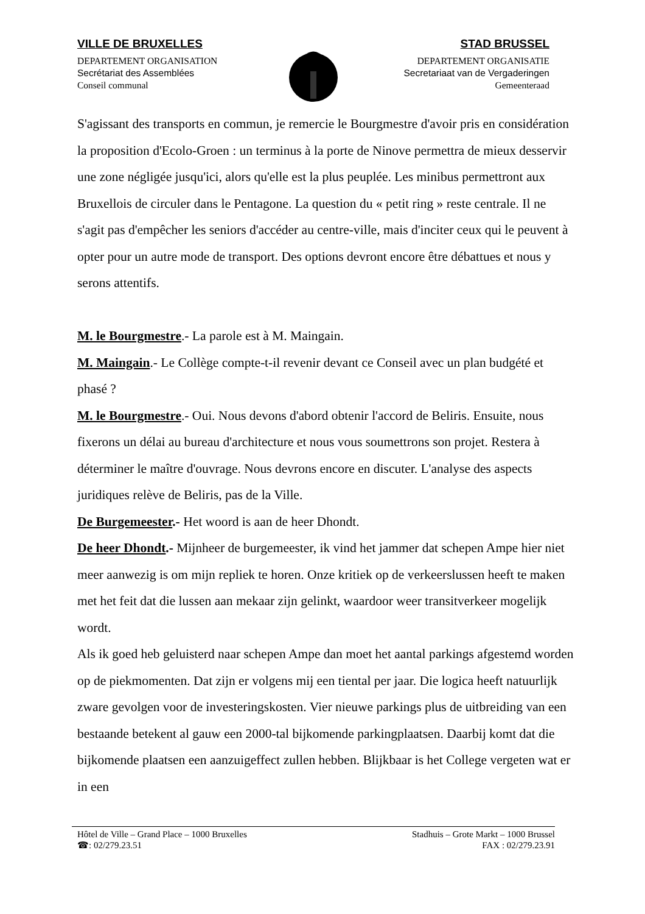VILLE DE BRUXELLES
DEPARTEMENT ORGANISATION
Secrétariat des Assemblées
Conseil communal
STAD BRUSSEL
DEPARTEMENT ORGANISATIE
Secretariaat van de Vergaderingen
Gemeenteraad
S'agissant des transports en commun, je remercie le Bourgmestre d'avoir pris en considération la proposition d'Ecolo-Groen : un terminus à la porte de Ninove permettra de mieux desservir une zone négligée jusqu'ici, alors qu'elle est la plus peuplée. Les minibus permettront aux Bruxellois de circuler dans le Pentagone. La question du « petit ring » reste centrale. Il ne s'agit pas d'empêcher les seniors d'accéder au centre-ville, mais d'inciter ceux qui le peuvent à opter pour un autre mode de transport. Des options devront encore être débattues et nous y serons attentifs.
M. le Bourgmestre.- La parole est à M. Maingain.
M. Maingain.- Le Collège compte-t-il revenir devant ce Conseil avec un plan budgété et phasé ?
M. le Bourgmestre.- Oui. Nous devons d'abord obtenir l'accord de Beliris. Ensuite, nous fixerons un délai au bureau d'architecture et nous vous soumettrons son projet. Restera à déterminer le maître d'ouvrage. Nous devrons encore en discuter. L'analyse des aspects juridiques relève de Beliris, pas de la Ville.
De Burgemeester.- Het woord is aan de heer Dhondt.
De heer Dhondt.- Mijnheer de burgemeester, ik vind het jammer dat schepen Ampe hier niet meer aanwezig is om mijn repliek te horen. Onze kritiek op de verkeerslussen heeft te maken met het feit dat die lussen aan mekaar zijn gelinkt, waardoor weer transitverkeer mogelijk wordt.
Als ik goed heb geluisterd naar schepen Ampe dan moet het aantal parkings afgestemd worden op de piekmomenten. Dat zijn er volgens mij een tiental per jaar. Die logica heeft natuurlijk zware gevolgen voor de investeringskosten. Vier nieuwe parkings plus de uitbreiding van een bestaande betekent al gauw een 2000-tal bijkomende parkingplaatsen. Daarbij komt dat die bijkomende plaatsen een aanzuigeffect zullen hebben. Blijkbaar is het College vergeten wat er in een
Hôtel de Ville – Grand Place – 1000 Bruxelles Stadhuis – Grote Markt – 1000 Brussel
☎: 02/279.23.51 FAX : 02/279.23.91